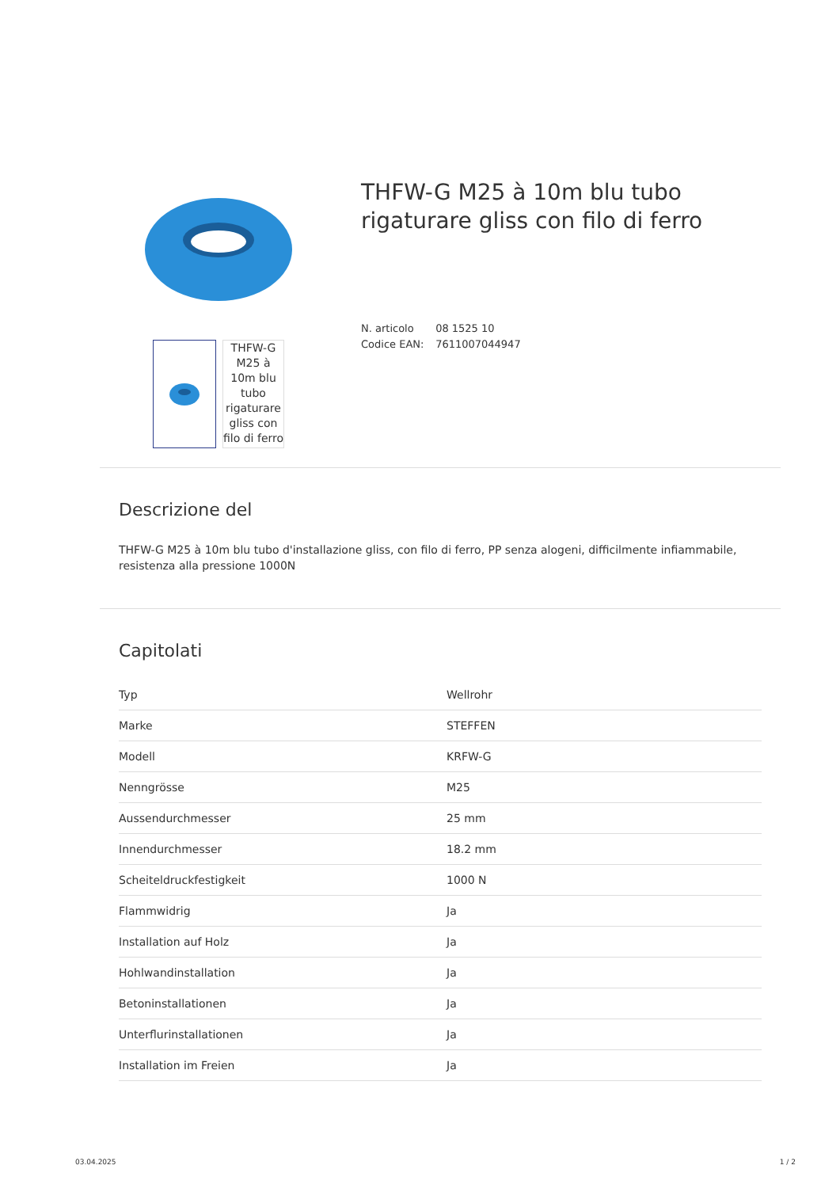THFW-G M25 à 10m blu tubo rigaturare gliss con filo di ferro
THFW-G M25 à 10m blu tubo rigaturare gliss con filo di ferro
N. articolo 08 1525 10
Codice EAN: 7611007044947
Descrizione del
THFW-G M25 à 10m blu tubo d'installazione gliss, con filo di ferro, PP senza alogeni, difficilmente infiammabile, resistenza alla pressione 1000N
Capitolati
| Typ | Wellrohr |
| Marke | STEFFEN |
| Modell | KRFW-G |
| Nenngrösse | M25 |
| Aussendurchmesser | 25 mm |
| Innendurchmesser | 18.2 mm |
| Scheiteldruckfestigkeit | 1000 N |
| Flammwidrig | Ja |
| Installation auf Holz | Ja |
| Hohlwandinstallation | Ja |
| Betoninstallationen | Ja |
| Unterflurinstallationen | Ja |
| Installation im Freien | Ja |
03.04.2025 1 / 2